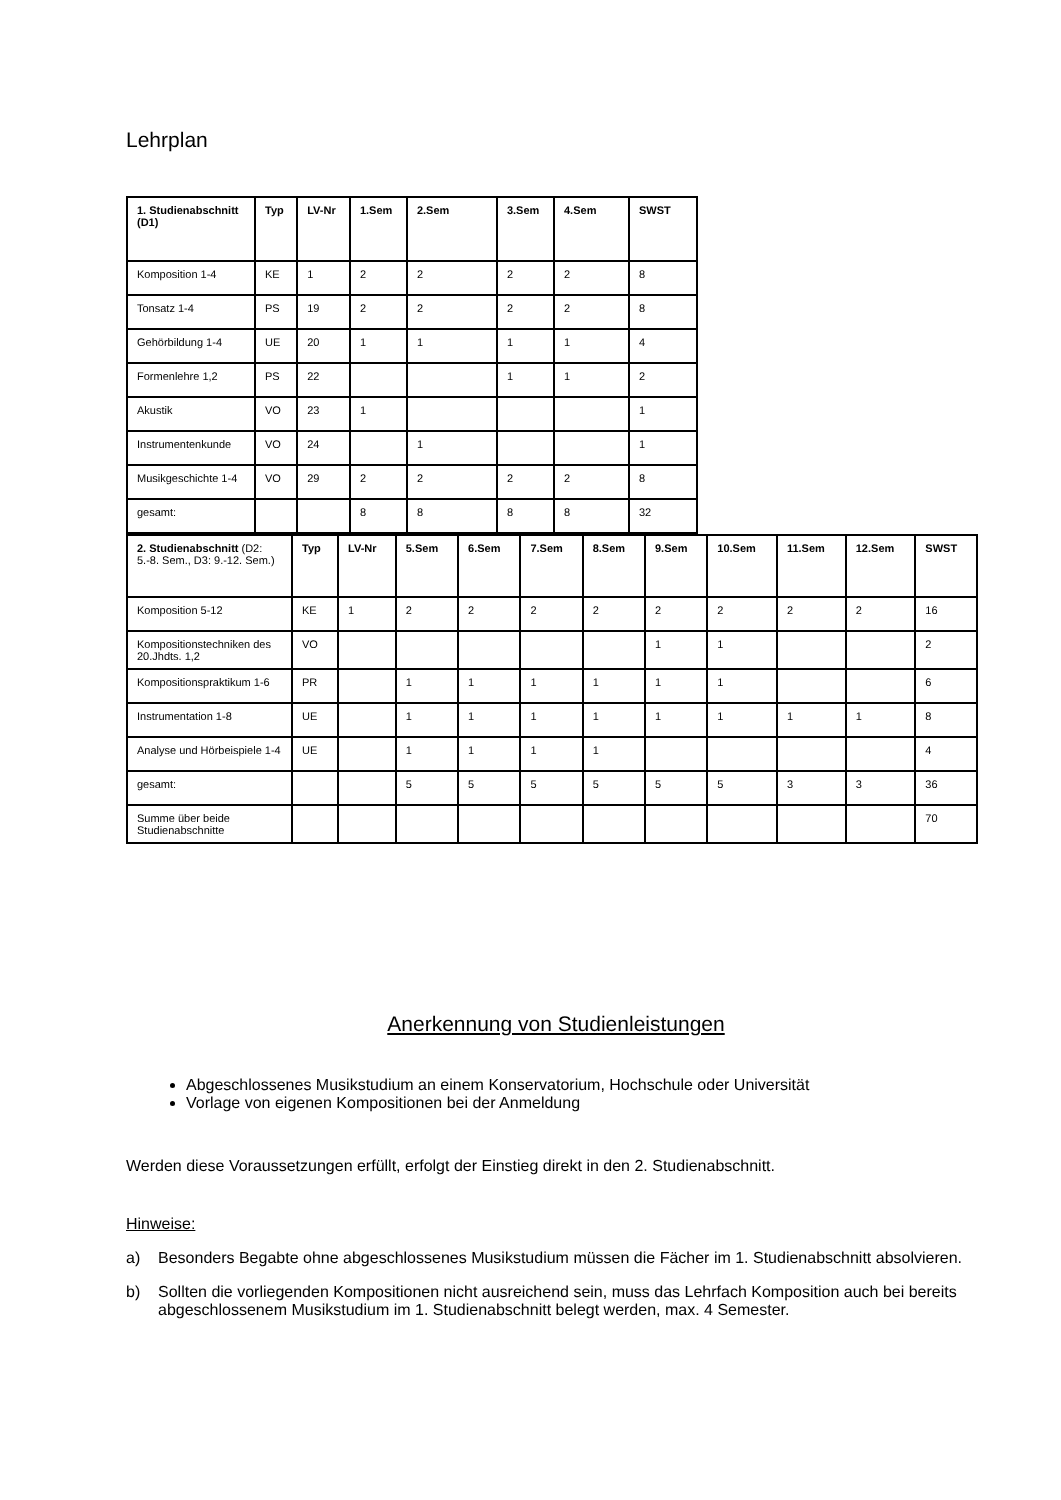Lehrplan
| 1. Studienabschnitt (D1) | Typ | LV-Nr | 1.Sem | 2.Sem | 3.Sem | 4.Sem | SWST |
| --- | --- | --- | --- | --- | --- | --- | --- |
| Komposition 1-4 | KE | 1 | 2 | 2 | 2 | 2 | 8 |
| Tonsatz 1-4 | PS | 19 | 2 | 2 | 2 | 2 | 8 |
| Gehörbildung 1-4 | UE | 20 | 1 | 1 | 1 | 1 | 4 |
| Formenlehre 1,2 | PS | 22 | | | 1 | 1 | 2 |
| Akustik | VO | 23 | 1 | | | | 1 |
| Instrumentenkunde | VO | 24 | | 1 | | | 1 |
| Musikgeschichte 1-4 | VO | 29 | 2 | 2 | 2 | 2 | 8 |
| gesamt: | | | 8 | 8 | 8 | 8 | 32 |
| 2. Studienabschnitt (D2: 5.-8. Sem., D3: 9.-12. Sem.) | Typ | LV-Nr | 5.Sem | 6.Sem | 7.Sem | 8.Sem | 9.Sem | 10.Sem | 11.Sem | 12.Sem | SWST |
| --- | --- | --- | --- | --- | --- | --- | --- | --- | --- | --- | --- |
| Komposition 5-12 | KE | 1 | 2 | 2 | 2 | 2 | 2 | 2 | 2 | 2 | 16 |
| Kompositionstechniken des 20.Jhdts. 1,2 | VO | | | | | | 1 | 1 | | | 2 |
| Kompositionspraktikum 1-6 | PR | | 1 | 1 | 1 | 1 | 1 | 1 | | | 6 |
| Instrumentation 1-8 | UE | | 1 | 1 | 1 | 1 | 1 | 1 | 1 | 1 | 8 |
| Analyse und Hörbeispiele 1-4 | UE | | 1 | 1 | 1 | 1 | | | | | 4 |
| gesamt: | | | 5 | 5 | 5 | 5 | 5 | 5 | 3 | 3 | 36 |
| Summe über beide Studienabschnitte | | | | | | | | | | | 70 |
Anerkennung von Studienleistungen
Abgeschlossenes Musikstudium an einem Konservatorium, Hochschule oder Universität
Vorlage von eigenen Kompositionen bei der Anmeldung
Werden diese Voraussetzungen erfüllt, erfolgt der Einstieg direkt in den 2. Studienabschnitt.
Hinweise:
a) Besonders Begabte ohne abgeschlossenes Musikstudium müssen die Fächer im 1. Studienabschnitt absolvieren.
b) Sollten die vorliegenden Kompositionen nicht ausreichend sein, muss das Lehrfach Komposition auch bei bereits abgeschlossenem Musikstudium im 1. Studienabschnitt belegt werden, max. 4 Semester.